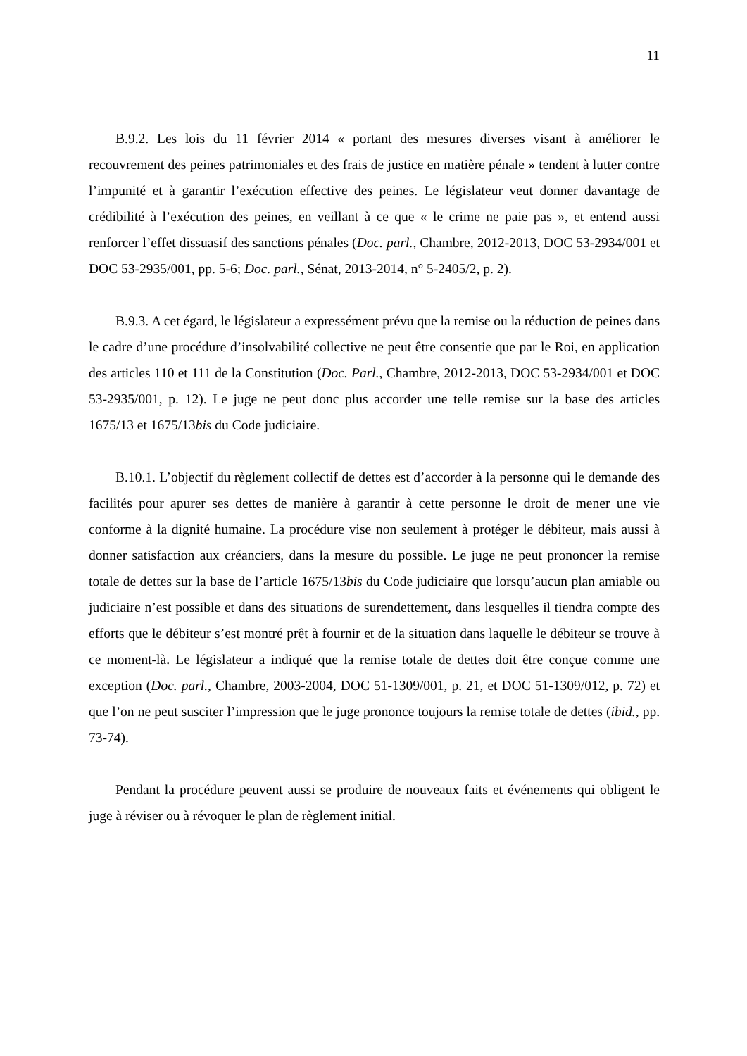11
B.9.2. Les lois du 11 février 2014 « portant des mesures diverses visant à améliorer le recouvrement des peines patrimoniales et des frais de justice en matière pénale » tendent à lutter contre l’impunité et à garantir l’exécution effective des peines. Le législateur veut donner davantage de crédibilité à l’exécution des peines, en veillant à ce que « le crime ne paie pas », et entend aussi renforcer l’effet dissuasif des sanctions pénales (Doc. parl., Chambre, 2012-2013, DOC 53-2934/001 et DOC 53-2935/001, pp. 5-6; Doc. parl., Sénat, 2013-2014, n° 5-2405/2, p. 2).
B.9.3. A cet égard, le législateur a expressément prévu que la remise ou la réduction de peines dans le cadre d’une procédure d’insolvabilité collective ne peut être consentie que par le Roi, en application des articles 110 et 111 de la Constitution (Doc. Parl., Chambre, 2012-2013, DOC 53-2934/001 et DOC 53-2935/001, p. 12). Le juge ne peut donc plus accorder une telle remise sur la base des articles 1675/13 et 1675/13bis du Code judiciaire.
B.10.1. L’objectif du règlement collectif de dettes est d’accorder à la personne qui le demande des facilités pour apurer ses dettes de manière à garantir à cette personne le droit de mener une vie conforme à la dignité humaine. La procédure vise non seulement à protéger le débiteur, mais aussi à donner satisfaction aux créanciers, dans la mesure du possible. Le juge ne peut prononcer la remise totale de dettes sur la base de l’article 1675/13bis du Code judiciaire que lorsqu’aucun plan amiable ou judiciaire n’est possible et dans des situations de surendettement, dans lesquelles il tiendra compte des efforts que le débiteur s’est montré prêt à fournir et de la situation dans laquelle le débiteur se trouve à ce moment-là. Le législateur a indiqué que la remise totale de dettes doit être conçue comme une exception (Doc. parl., Chambre, 2003-2004, DOC 51-1309/001, p. 21, et DOC 51-1309/012, p. 72) et que l’on ne peut susciter l’impression que le juge prononce toujours la remise totale de dettes (ibid., pp. 73-74).
Pendant la procédure peuvent aussi se produire de nouveaux faits et événements qui obligent le juge à réviser ou à révoquer le plan de règlement initial.